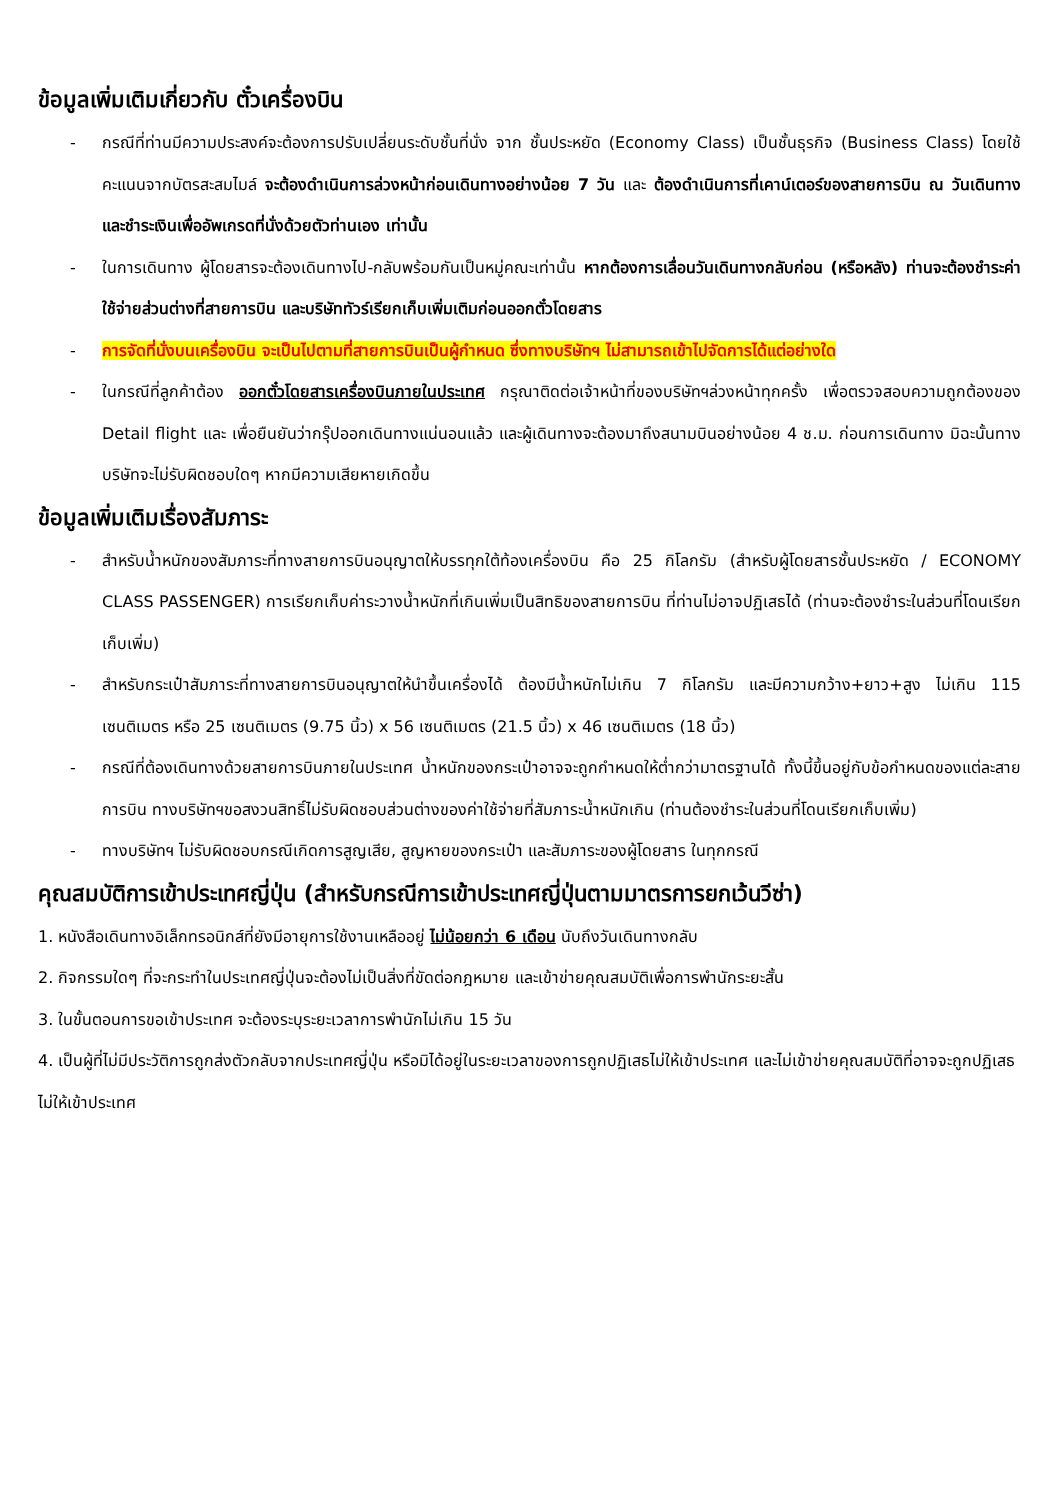ข้อมูลเพิ่มเติมเกี่ยวกับ ตั๋วเครื่องบิน
- กรณีที่ท่านมีความประสงค์จะต้องการปรับเปลี่ยนระดับชั้นที่นั่ง จาก ชั้นประหยัด (Economy Class) เป็นชั้นธุรกิจ (Business Class) โดยใช้คะแนนจากบัตรสะสมไมล์ จะต้องดำเนินการล่วงหน้าก่อนเดินทางอย่างน้อย 7 วัน และ ต้องดำเนินการที่เคาน์เตอร์ของสายการบิน ณ วันเดินทาง และชำระเงินเพื่ออัพเกรดที่นั่งด้วยตัวท่านเอง เท่านั้น
- ในการเดินทาง ผู้โดยสารจะต้องเดินทางไป-กลับพร้อมกันเป็นหมู่คณะเท่านั้น หากต้องการเลื่อนวันเดินทางกลับก่อน (หรือหลัง) ท่านจะต้องชำระค่าใช้จ่ายส่วนต่างที่สายการบิน และบริษัททัวร์เรียกเก็บเพิ่มเติมก่อนออกตั๋วโดยสาร
- การจัดที่นั่งบนเครื่องบิน จะเป็นไปตามที่สายการบินเป็นผู้กำหนด ซึ่งทางบริษัทฯ ไม่สามารถเข้าไปจัดการได้แต่อย่างใด
- ในกรณีที่ลูกค้าต้อง ออกตั๋วโดยสารเครื่องบินภายในประเทศ กรุณาติดต่อเจ้าหน้าที่ของบริษัทฯล่วงหน้าทุกครั้ง เพื่อตรวจสอบความถูกต้องของ Detail flight และ เพื่อยืนยันว่ากรุ๊ปออกเดินทางแน่นอนแล้ว และผู้เดินทางจะต้องมาถึงสนามบินอย่างน้อย 4 ช.ม. ก่อนการเดินทาง มิฉะนั้นทางบริษัทจะไม่รับผิดชอบใดๆ หากมีความเสียหายเกิดขึ้น
ข้อมูลเพิ่มเติมเรื่องสัมภาระ
- สำหรับน้ำหนักของสัมภาระที่ทางสายการบินอนุญาตให้บรรทุกใต้ท้องเครื่องบิน คือ 25 กิโลกรัม (สำหรับผู้โดยสารชั้นประหยัด / ECONOMY CLASS PASSENGER) การเรียกเก็บค่าระวางน้ำหนักที่เกินเพิ่มเป็นสิทธิของสายการบิน ที่ท่านไม่อาจปฏิเสธได้ (ท่านจะต้องชำระในส่วนที่โดนเรียกเก็บเพิ่ม)
- สำหรับกระเป๋าสัมภาระที่ทางสายการบินอนุญาตให้นำขึ้นเครื่องได้ ต้องมีน้ำหนักไม่เกิน 7 กิโลกรัม และมีความกว้าง+ยาว+สูง ไม่เกิน 115 เซนติเมตร หรือ 25 เซนติเมตร (9.75 นิ้ว) x 56 เซนติเมตร (21.5 นิ้ว) x 46 เซนติเมตร (18 นิ้ว)
- กรณีที่ต้องเดินทางด้วยสายการบินภายในประเทศ น้ำหนักของกระเป๋าอาจจะถูกกำหนดให้ต่ำกว่ามาตรฐานได้ ทั้งนี้ขึ้นอยู่กับข้อกำหนดของแต่ละสายการบิน ทางบริษัทฯขอสงวนสิทธิ์ไม่รับผิดชอบส่วนต่างของค่าใช้จ่ายที่สัมภาระน้ำหนักเกิน (ท่านต้องชำระในส่วนที่โดนเรียกเก็บเพิ่ม)
- ทางบริษัทฯ ไม่รับผิดชอบกรณีเกิดการสูญเสีย, สูญหายของกระเป๋า และสัมภาระของผู้โดยสาร ในทุกกรณี
คุณสมบัติการเข้าประเทศญี่ปุ่น (สำหรับกรณีการเข้าประเทศญี่ปุ่นตามมาตรการยกเว้นวีซ่า)
1. หนังสือเดินทางอิเล็กทรอนิกส์ที่ยังมีอายุการใช้งานเหลืออยู่ ไม่น้อยกว่า 6 เดือน นับถึงวันเดินทางกลับ
2. กิจกรรมใดๆ ที่จะกระทำในประเทศญี่ปุ่นจะต้องไม่เป็นสิ่งที่ขัดต่อกฎหมาย และเข้าข่ายคุณสมบัติเพื่อการพำนักระยะสั้น
3. ในขั้นตอนการขอเข้าประเทศ จะต้องระบุระยะเวลาการพำนักไม่เกิน 15 วัน
4. เป็นผู้ที่ไม่มีประวัติการถูกส่งตัวกลับจากประเทศญี่ปุ่น หรือมิได้อยู่ในระยะเวลาของการถูกปฏิเสธไม่ให้เข้าประเทศ และไม่เข้าข่ายคุณสมบัติที่อาจจะถูกปฏิเสธไม่ให้เข้าประเทศ